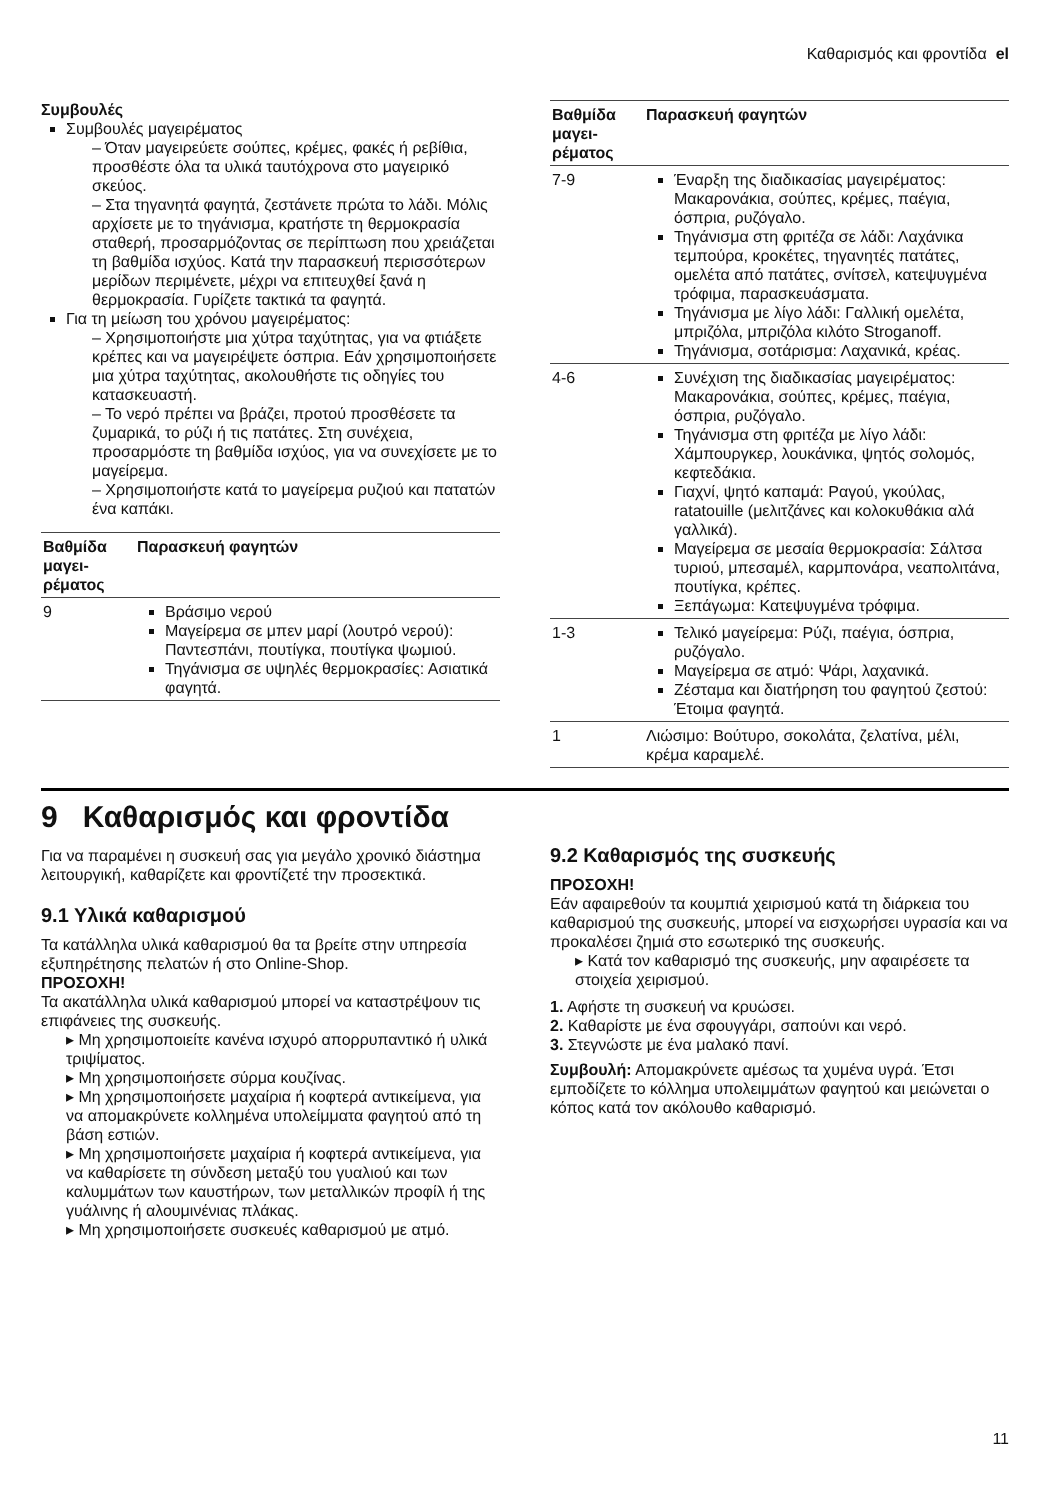Καθαρισμός και φροντίδα el
Συμβουλές
Συμβουλές μαγειρέματος
– Όταν μαγειρεύετε σούπες, κρέμες, φακές ή ρεβίθια, προσθέστε όλα τα υλικά ταυτόχρονα στο μαγειρικό σκεύος.
– Στα τηγανητά φαγητά, ζεστάνετε πρώτα το λάδι. Μόλις αρχίσετε με το τηγάνισμα, κρατήστε τη θερμοκρασία σταθερή, προσαρμόζοντας σε περίπτωση που χρειάζεται τη βαθμίδα ισχύος. Κατά την παρασκευή περισσότερων μερίδων περιμένετε, μέχρι να επιτευχθεί ξανά η θερμοκρασία. Γυρίζετε τακτικά τα φαγητά.
Για τη μείωση του χρόνου μαγειρέματος:
– Χρησιμοποιήστε μια χύτρα ταχύτητας, για να φτιάξετε κρέπες και να μαγειρέψετε όσπρια. Εάν χρησιμοποιήσετε μια χύτρα ταχύτητας, ακολουθήστε τις οδηγίες του κατασκευαστή.
– Το νερό πρέπει να βράζει, προτού προσθέσετε τα ζυμαρικά, το ρύζι ή τις πατάτες. Στη συνέχεια, προσαρμόστε τη βαθμίδα ισχύος, για να συνεχίσετε με το μαγείρεμα.
– Χρησιμοποιήστε κατά το μαγείρεμα ρυζιού και πατατών ένα καπάκι.
| Βαθμίδα μαγει-ρέματος | Παρασκευή φαγητών |
| --- | --- |
| 9 | Βράσιμο νερού Μαγείρεμα σε μπεν μαρί (λουτρό νερού): Παντεσπάνι, πουτίγκα, πουτίγκα ψωμιού. Τηγάνισμα σε υψηλές θερμοκρασίες: Ασιατικά φαγητά. |
| Βαθμίδα μαγει-ρέματος | Παρασκευή φαγητών |
| --- | --- |
| 7-9 | Έναρξη της διαδικασίας μαγειρέματος: Μακαρονάκια, σούπες, κρέμες, παέγια, όσπρια, ρυζόγαλο. Τηγάνισμα στη φριτέζα σε λάδι: Λαχάνικα τεμπούρα, κροκέτες, τηγανητές πατάτες, ομελέτα από πατάτες, σνίτσελ, κατεψυγμένα τρόφιμα, παρασκευάσματα. Τηγάνισμα με λίγο λάδι: Γαλλική ομελέτα, μπριζόλα, μπριζόλα κιλότο Stroganoff. Τηγάνισμα, σοτάρισμα: Λαχανικά, κρέας. |
| 4-6 | Συνέχιση της διαδικασίας μαγειρέματος: Μακαρονάκια, σούπες, κρέμες, παέγια, όσπρια, ρυζόγαλο. Τηγάνισμα στη φριτέζα με λίγο λάδι: Χάμπουργκερ, λουκάνικα, ψητός σολομός, κεφτεδάκια. Γιαχνί, ψητό καπαμά: Ραγού, γκούλας, ratatouille (μελιτζάνες και κολοκυθάκια αλά γαλλικά). Μαγείρεμα σε μεσαία θερμοκρασία: Σάλτσα τυριού, μπεσαμέλ, καρμπονάρα, νεαπολιτάνα, πουτίγκα, κρέπες. Ξεπάγωμα: Κατεψυγμένα τρόφιμα. |
| 1-3 | Τελικό μαγείρεμα: Ρύζι, παέγια, όσπρια, ρυζόγαλο. Μαγείρεμα σε ατμό: Ψάρι, λαχανικά. Ζέσταμα και διατήρηση του φαγητού ζεστού: Έτοιμα φαγητά. |
| 1 | Λιώσιμο: Βούτυρο, σοκολάτα, ζελατίνα, μέλι, κρέμα καραμελέ. |
9 Καθαρισμός και φροντίδα
Για να παραμένει η συσκευή σας για μεγάλο χρονικό διάστημα λειτουργική, καθαρίζετε και φροντίζετέ την προσεκτικά.
9.1 Υλικά καθαρισμού
Τα κατάλληλα υλικά καθαρισμού θα τα βρείτε στην υπηρεσία εξυπηρέτησης πελατών ή στο Online-Shop.
ΠΡΟΣΟΧΗ!
Τα ακατάλληλα υλικά καθαρισμού μπορεί να καταστρέψουν τις επιφάνειες της συσκευής.
▸ Μη χρησιμοποιείτε κανένα ισχυρό απορρυπαντικό ή υλικά τριψίματος.
▸ Μη χρησιμοποιήσετε σύρμα κουζίνας.
▸ Μη χρησιμοποιήσετε μαχαίρια ή κοφτερά αντικείμενα, για να απομακρύνετε κολλημένα υπολείμματα φαγητού από τη βάση εστιών.
▸ Μη χρησιμοποιήσετε μαχαίρια ή κοφτερά αντικείμενα, για να καθαρίσετε τη σύνδεση μεταξύ του γυαλιού και των καλυμμάτων των καυστήρων, των μεταλλικών προφίλ ή της γυάλινης ή αλουμινένιας πλάκας.
▸ Μη χρησιμοποιήσετε συσκευές καθαρισμού με ατμό.
9.2 Καθαρισμός της συσκευής
ΠΡΟΣΟΧΗ!
Εάν αφαιρεθούν τα κουμπιά χειρισμού κατά τη διάρκεια του καθαρισμού της συσκευής, μπορεί να εισχωρήσει υγρασία και να προκαλέσει ζημιά στο εσωτερικό της συσκευής.
▸ Κατά τον καθαρισμό της συσκευής, μην αφαιρέσετε τα στοιχεία χειρισμού.
1. Αφήστε τη συσκευή να κρυώσει.
2. Καθαρίστε με ένα σφουγγάρι, σαπούνι και νερό.
3. Στεγνώστε με ένα μαλακό πανί.
Συμβουλή: Απομακρύνετε αμέσως τα χυμένα υγρά. Έτσι εμποδίζετε το κόλλημα υπολειμμάτων φαγητού και μειώνεται ο κόπος κατά τον ακόλουθο καθαρισμό.
11